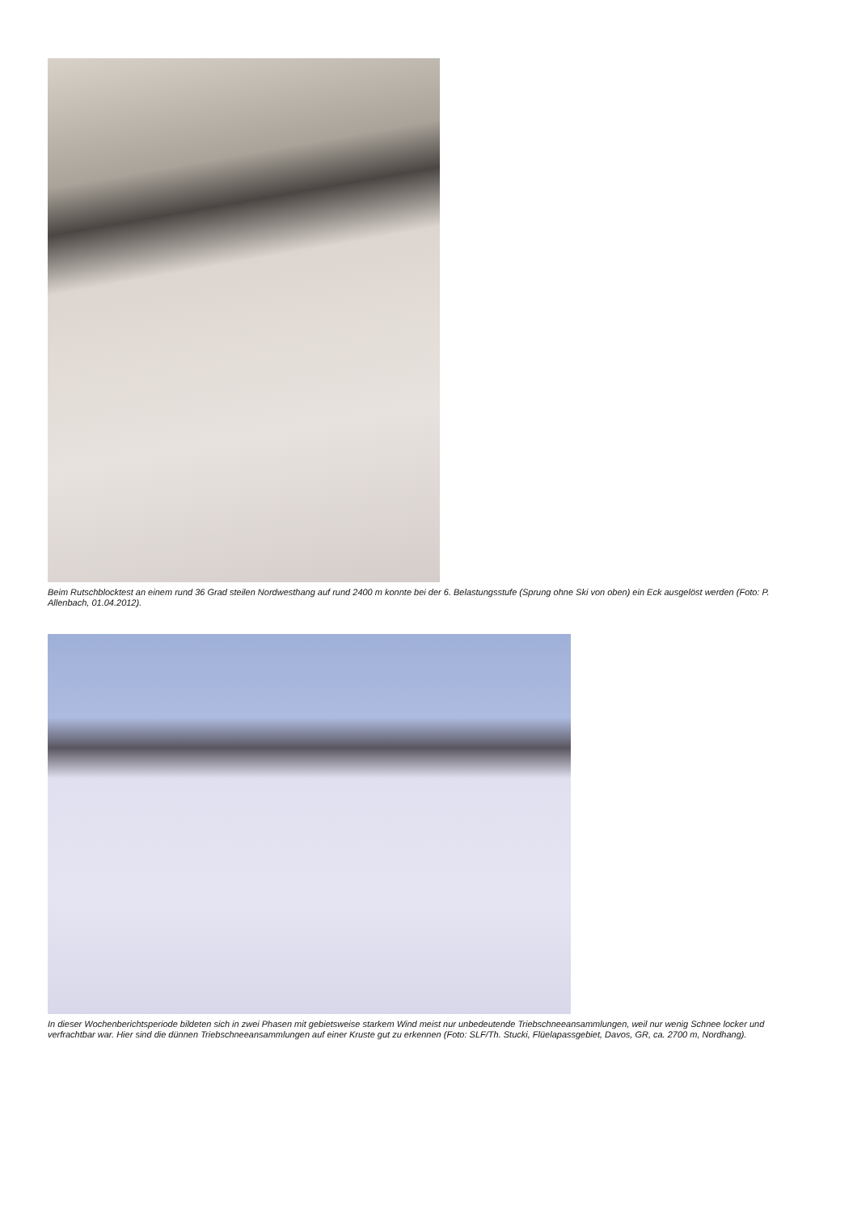Beim Rutschblocktest an einem rund 36 Grad steilen Nordwesthang auf rund 2400 m konnte bei der 6. Belastungsstufe (Sprung ohne Ski von oben) ein Eck ausgelöst werden (Foto: P. Allenbach, 01.04.2012).
In dieser Wochenberichtsperiode bildeten sich in zwei Phasen mit gebietsweise starkem Wind meist nur unbedeutende Triebschneeansammlungen, weil nur wenig Schnee locker und verfrachtbar war. Hier sind die dünnen Triebschneeansammlungen auf einer Kruste gut zu erkennen (Foto: SLF/Th. Stucki, Flüelapassgebiet, Davos, GR, ca. 2700 m, Nordhang).